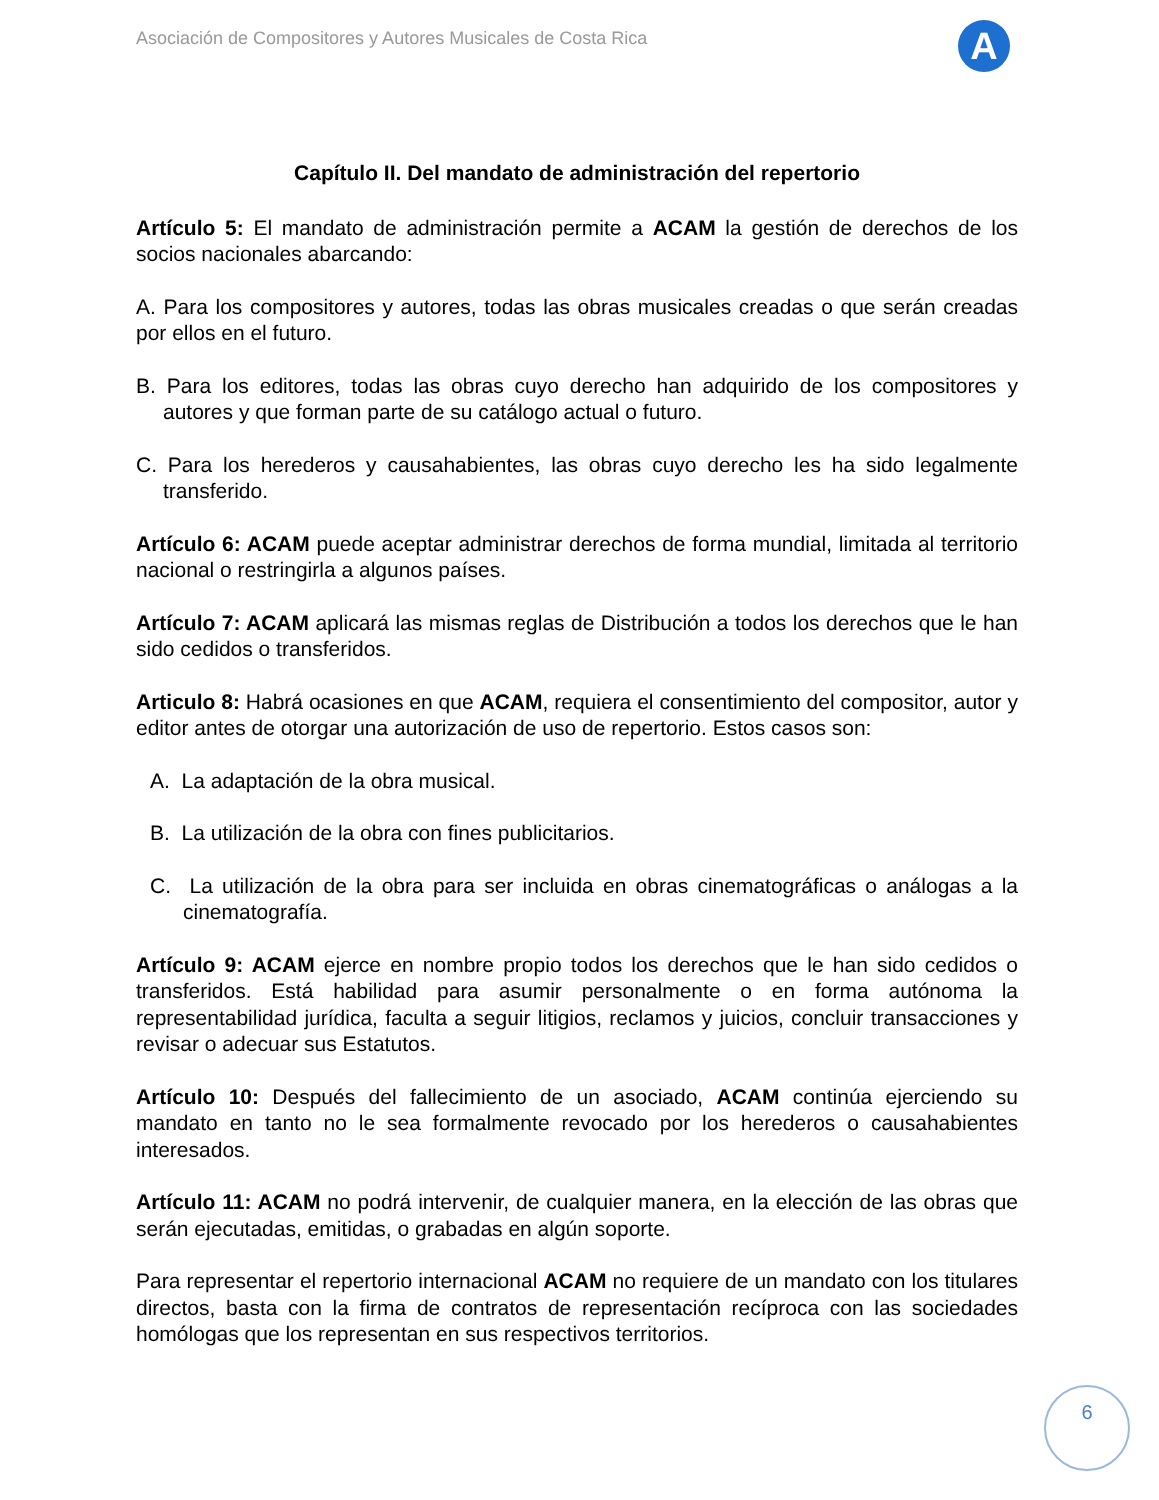Asociación de Compositores y Autores Musicales de Costa Rica
A
Capítulo II. Del mandato de administración del repertorio
Artículo 5: El mandato de administración permite a ACAM la gestión de derechos de los socios nacionales abarcando:
A. Para los compositores y autores, todas las obras musicales creadas o que serán creadas por ellos en el futuro.
B. Para los editores, todas las obras cuyo derecho han adquirido de los compositores y autores y que forman parte de su catálogo actual o futuro.
C. Para los herederos y causahabientes, las obras cuyo derecho les ha sido legalmente transferido.
Artículo 6: ACAM puede aceptar administrar derechos de forma mundial, limitada al territorio nacional o restringirla a algunos países.
Artículo 7: ACAM aplicará las mismas reglas de Distribución a todos los derechos que le han sido cedidos o transferidos.
Articulo 8: Habrá ocasiones en que ACAM, requiera el consentimiento del compositor, autor y editor antes de otorgar una autorización de uso de repertorio. Estos casos son:
A. La adaptación de la obra musical.
B. La utilización de la obra con fines publicitarios.
C. La utilización de la obra para ser incluida en obras cinematográficas o análogas a la cinematografía.
Artículo 9: ACAM ejerce en nombre propio todos los derechos que le han sido cedidos o transferidos. Está habilidad para asumir personalmente o en forma autónoma la representabilidad jurídica, faculta a seguir litigios, reclamos y juicios, concluir transacciones y revisar o adecuar sus Estatutos.
Artículo 10: Después del fallecimiento de un asociado, ACAM continúa ejerciendo su mandato en tanto no le sea formalmente revocado por los herederos o causahabientes interesados.
Artículo 11: ACAM no podrá intervenir, de cualquier manera, en la elección de las obras que serán ejecutadas, emitidas, o grabadas en algún soporte.
Para representar el repertorio internacional ACAM no requiere de un mandato con los titulares directos, basta con la firma de contratos de representación recíproca con las sociedades homólogas que los representan en sus respectivos territorios.
6